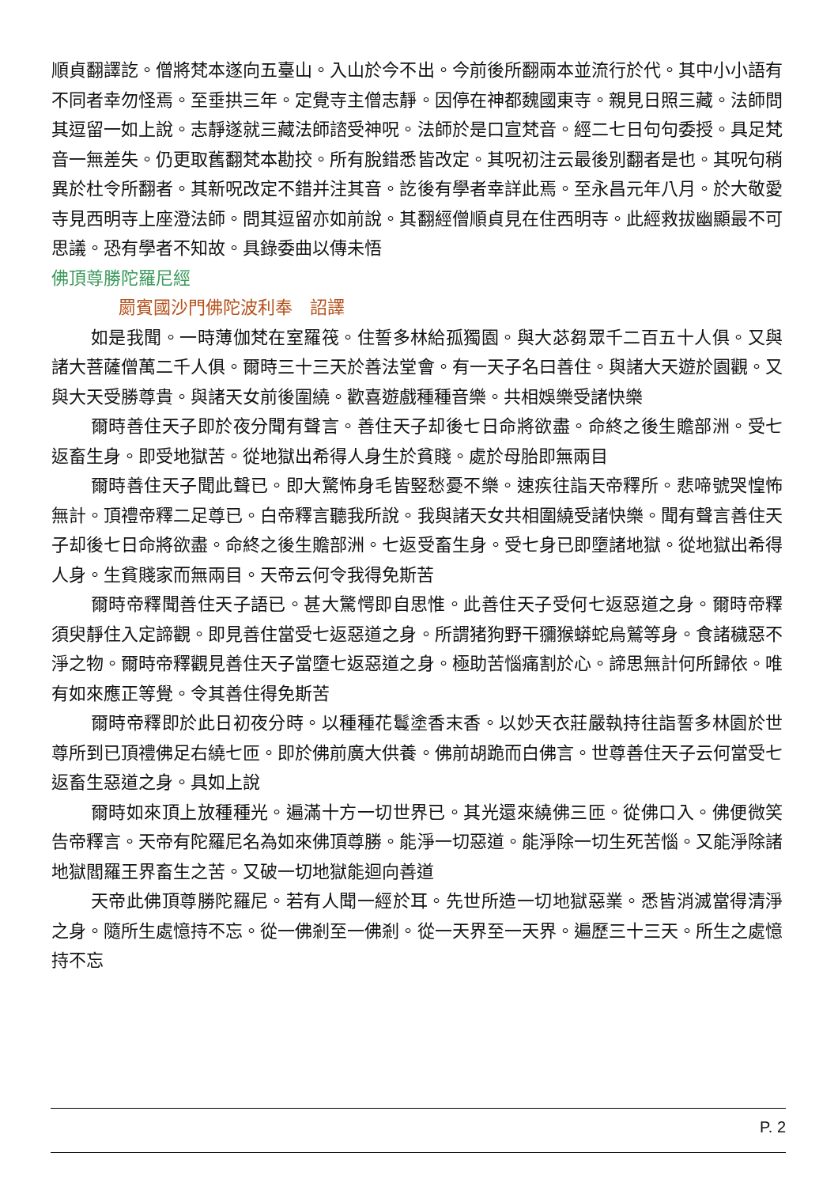順貞翻譯訖。僧將梵本遂向五臺山。入山於今不出。今前後所翻兩本並流行於代。其中小小語有不同者幸勿怪焉。至垂拱三年。定覺寺主僧志靜。因停在神都魏國東寺。親見日照三藏。法師問其逗留一如上說。志靜遂就三藏法師諮受神呪。法師於是口宣梵音。經二七日句句委授。具足梵音一無差失。仍更取舊翻梵本勘挍。所有脫錯悉皆改定。其呪初注云最後別翻者是也。其呪句稍異於杜令所翻者。其新呪改定不錯并注其音。訖後有學者幸詳此焉。至永昌元年八月。於大敬愛寺見西明寺上座澄法師。問其逗留亦如前說。其翻經僧順貞見在住西明寺。此經救拔幽顯最不可思議。恐有學者不知故。具錄委曲以傳未悟
佛頂尊勝陀羅尼經
罽賓國沙門佛陀波利奉　詔譯
如是我聞。一時薄伽梵在室羅筏。住誓多林給孤獨園。與大苾芻眾千二百五十人俱。又與諸大菩薩僧萬二千人俱。爾時三十三天於善法堂會。有一天子名曰善住。與諸大天遊於園觀。又與大天受勝尊貴。與諸天女前後圍繞。歡喜遊戲種種音樂。共相娛樂受諸快樂
爾時善住天子即於夜分聞有聲言。善住天子却後七日命將欲盡。命終之後生贍部洲。受七返畜生身。即受地獄苦。從地獄出希得人身生於貧賤。處於母胎即無兩目
爾時善住天子聞此聲已。即大驚怖身毛皆竪愁憂不樂。速疾往詣天帝釋所。悲啼號哭惶怖無計。頂禮帝釋二足尊已。白帝釋言聽我所說。我與諸天女共相圍繞受諸快樂。聞有聲言善住天子却後七日命將欲盡。命終之後生贍部洲。七返受畜生身。受七身已即墮諸地獄。從地獄出希得人身。生貧賤家而無兩目。天帝云何令我得免斯苦
爾時帝釋聞善住天子語已。甚大驚愕即自思惟。此善住天子受何七返惡道之身。爾時帝釋須臾靜住入定諦觀。即見善住當受七返惡道之身。所謂猪狗野干獼猴蟒蛇烏鷲等身。食諸穢惡不淨之物。爾時帝釋觀見善住天子當墮七返惡道之身。極助苦惱痛割於心。諦思無計何所歸依。唯有如來應正等覺。令其善住得免斯苦
爾時帝釋即於此日初夜分時。以種種花鬘塗香末香。以妙天衣莊嚴執持往詣誓多林園於世尊所到已頂禮佛足右繞七匝。即於佛前廣大供養。佛前胡跪而白佛言。世尊善住天子云何當受七返畜生惡道之身。具如上說
爾時如來頂上放種種光。遍滿十方一切世界已。其光還來繞佛三匝。從佛口入。佛便微笑告帝釋言。天帝有陀羅尼名為如來佛頂尊勝。能淨一切惡道。能淨除一切生死苦惱。又能淨除諸地獄閻羅王界畜生之苦。又破一切地獄能迴向善道
天帝此佛頂尊勝陀羅尼。若有人聞一經於耳。先世所造一切地獄惡業。悉皆消滅當得清淨之身。隨所生處憶持不忘。從一佛剎至一佛剎。從一天界至一天界。遍歷三十三天。所生之處憶持不忘
P. 2